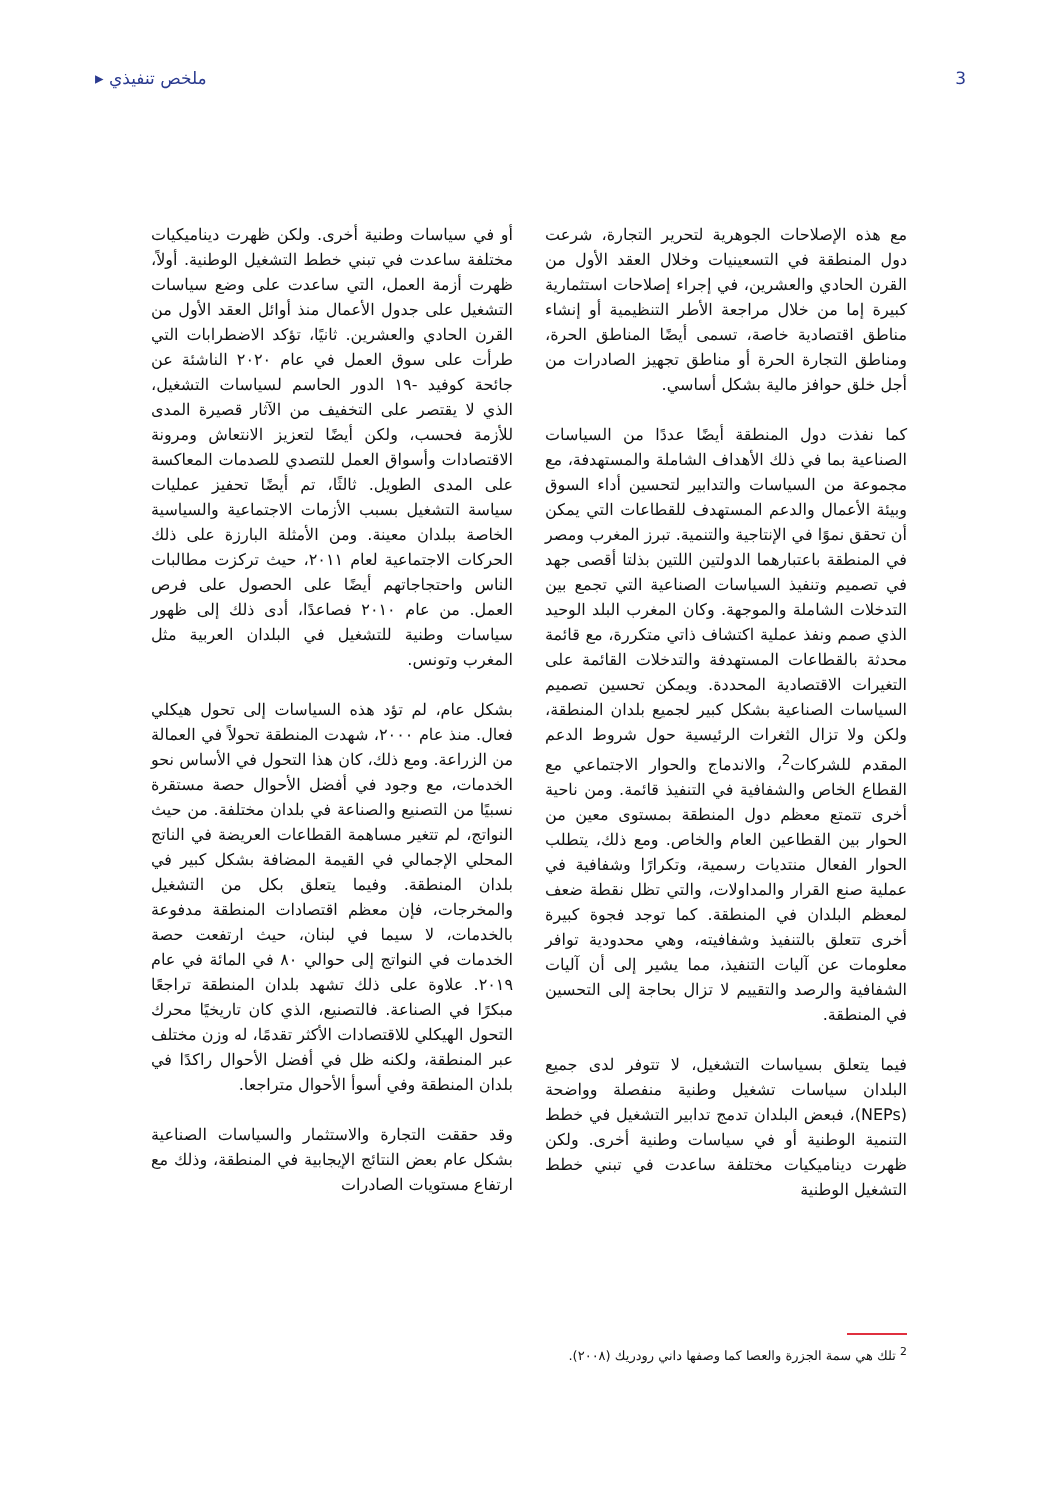▸ ملخص تنفيذي 3
مع هذه الإصلاحات الجوهرية لتحرير التجارة، شرعت دول المنطقة في التسعينيات وخلال العقد الأول من القرن الحادي والعشرين، في إجراء إصلاحات استثمارية كبيرة إما من خلال مراجعة الأطر التنظيمية أو إنشاء مناطق اقتصادية خاصة، تسمى أيضًا المناطق الحرة، ومناطق التجارة الحرة أو مناطق تجهيز الصادرات من أجل خلق حوافز مالية بشكل أساسي.
كما نفذت دول المنطقة أيضًا عددًا من السياسات الصناعية بما في ذلك الأهداف الشاملة والمستهدفة، مع مجموعة من السياسات والتدابير لتحسين أداء السوق وبيئة الأعمال والدعم المستهدف للقطاعات التي يمكن أن تحقق نموًا في الإنتاجية والتنمية. تبرز المغرب ومصر في المنطقة باعتبارهما الدولتين اللتين بذلتا أقصى جهد في تصميم وتنفيذ السياسات الصناعية التي تجمع بين التدخلات الشاملة والموجهة. وكان المغرب البلد الوحيد الذي صمم ونفذ عملية اكتشاف ذاتي متكررة، مع قائمة محدثة بالقطاعات المستهدفة والتدخلات القائمة على التغيرات الاقتصادية المحددة. ويمكن تحسين تصميم السياسات الصناعية بشكل كبير لجميع بلدان المنطقة، ولكن ولا تزال الثغرات الرئيسية حول شروط الدعم المقدم للشركات<sup>2</sup>، والاندماج والحوار الاجتماعي مع القطاع الخاص والشفافية في التنفيذ قائمة. ومن ناحية أخرى تتمتع معظم دول المنطقة بمستوى معين من الحوار بين القطاعين العام والخاص. ومع ذلك، يتطلب الحوار الفعال منتديات رسمية، وتكرارًا وشفافية في عملية صنع القرار والمداولات، والتي تظل نقطة ضعف لمعظم البلدان في المنطقة. كما توجد فجوة كبيرة أخرى تتعلق بالتنفيذ وشفافيته، وهي محدودية توافر معلومات عن آليات التنفيذ، مما يشير إلى أن آليات الشفافية والرصد والتقييم لا تزال بحاجة إلى التحسين في المنطقة.
فيما يتعلق بسياسات التشغيل، لا تتوفر لدى جميع البلدان سياسات تشغيل وطنية منفصلة وواضحة (NEPs)، فبعض البلدان تدمج تدابير التشغيل في خطط التنمية الوطنية أو في سياسات وطنية أخرى. ولكن ظهرت ديناميكيات مختلفة ساعدت في تبني خطط التشغيل الوطنية
أو في سياسات وطنية أخرى. ولكن ظهرت ديناميكيات مختلفة ساعدت في تبني خطط التشغيل الوطنية. أولاً، ظهرت أزمة العمل، التي ساعدت على وضع سياسات التشغيل على جدول الأعمال منذ أوائل العقد الأول من القرن الحادي والعشرين. ثانيًا، تؤكد الاضطرابات التي طرأت على سوق العمل في عام ٢٠٢٠ الناشئة عن جائحة كوفيد -١٩ الدور الحاسم لسياسات التشغيل، الذي لا يقتصر على التخفيف من الآثار قصيرة المدى للأزمة فحسب، ولكن أيضًا لتعزيز الانتعاش ومرونة الاقتصادات وأسواق العمل للتصدي للصدمات المعاكسة على المدى الطويل. ثالثًا، تم أيضًا تحفيز عمليات سياسة التشغيل بسبب الأزمات الاجتماعية والسياسية الخاصة ببلدان معينة. ومن الأمثلة البارزة على ذلك الحركات الاجتماعية لعام ٢٠١١، حيث تركزت مطالبات الناس واحتجاجاتهم أيضًا على الحصول على فرص العمل. من عام ٢٠١٠ فصاعدًا، أدى ذلك إلى ظهور سياسات وطنية للتشغيل في البلدان العربية مثل المغرب وتونس.
بشكل عام، لم تؤد هذه السياسات إلى تحول هيكلي فعال. منذ عام ٢٠٠٠، شهدت المنطقة تحولاً في العمالة من الزراعة. ومع ذلك، كان هذا التحول في الأساس نحو الخدمات، مع وجود في أفضل الأحوال حصة مستقرة نسبيًا من التصنيع والصناعة في بلدان مختلفة. من حيث النواتج، لم تتغير مساهمة القطاعات العريضة في الناتج المحلي الإجمالي في القيمة المضافة بشكل كبير في بلدان المنطقة. وفيما يتعلق بكل من التشغيل والمخرجات، فإن معظم اقتصادات المنطقة مدفوعة بالخدمات، لا سيما في لبنان، حيث ارتفعت حصة الخدمات في النواتج إلى حوالي ٨٠ في المائة في عام ٢٠١٩. علاوة على ذلك تشهد بلدان المنطقة تراجعًا مبكرًا في الصناعة. فالتصنيع، الذي كان تاريخيًا محرك التحول الهيكلي للاقتصادات الأكثر تقدمًا، له وزن مختلف عبر المنطقة، ولكنه ظل في أفضل الأحوال راكدًا في بلدان المنطقة وفي أسوأ الأحوال متراجعا.
وقد حققت التجارة والاستثمار والسياسات الصناعية بشكل عام بعض النتائج الإيجابية في المنطقة، وذلك مع ارتفاع مستويات الصادرات
<sup>2</sup> تلك هي سمة الجزرة والعصا كما وصفها داني رودريك (٢٠٠٨).